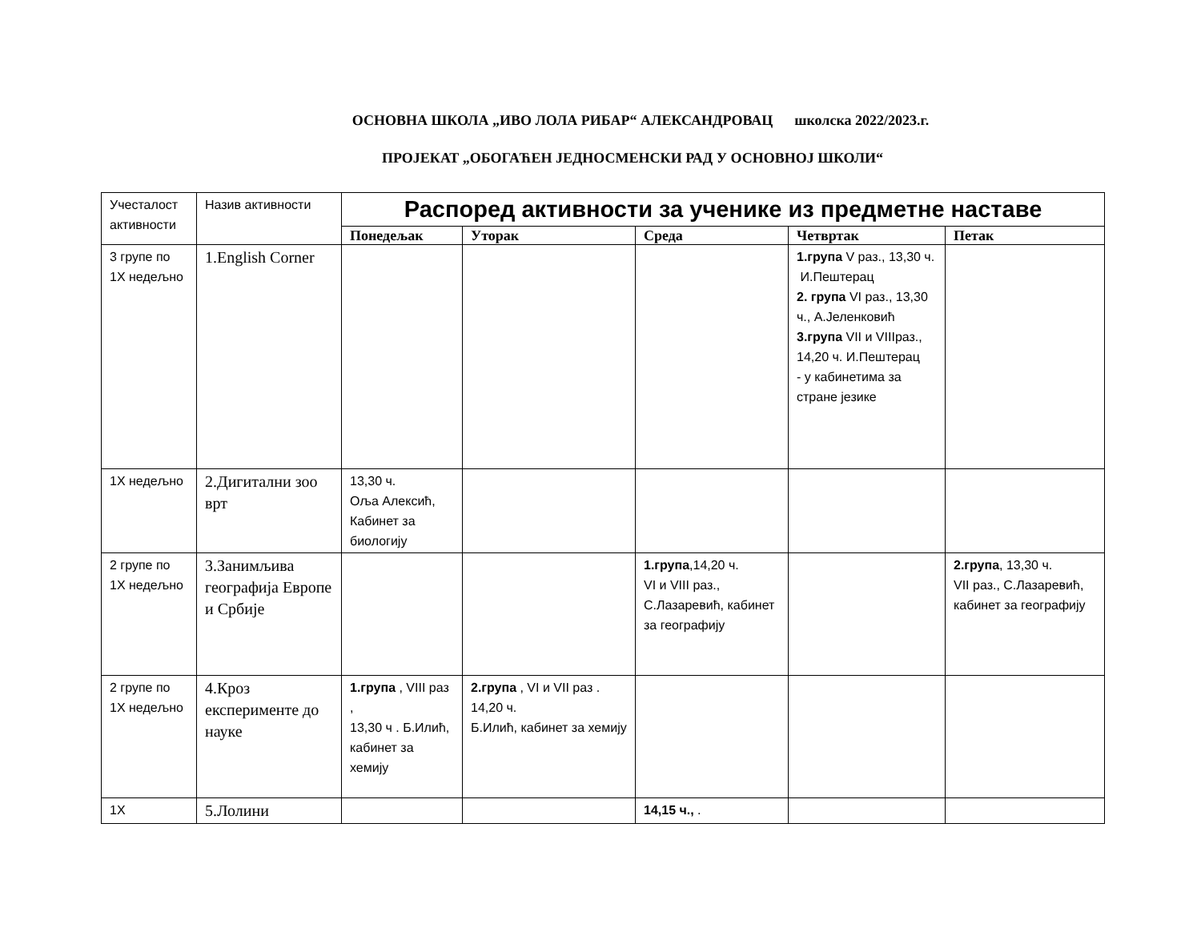ОСНОВНА ШКОЛА „ИВО ЛОЛА РИБАР“ АЛЕКСАНДРОВАЦ школска 2022/2023.г.
ПРОЈЕКАТ „ОБОГАЋЕН ЈЕДНОСМЕНСКИ РАД У ОСНОВНОЈ ШКОЛИ“
| Учесталост активности | Назив активности | Распоред активности за ученике из предметне наставе | | | | |
| --- | --- | --- | --- | --- | --- | --- |
| | | Понедељак | Уторак | Среда | Четвртак | Петак |
| 3 групе по 1Х недељно | 1.English Corner | | | | 1.група V раз., 13,30 ч. И.Пештерац 2. група VI раз., 13,30 ч., А.Јеленковић 3.група VII и VIIIраз., 14,20 ч. И.Пештерац - у кабинетима за стране језике | |
| 1Х недељно | 2.Дигитални зоо врт | 13,30 ч. Оља Алексић, Кабинет за биологију | | | | |
| 2 групе по 1Х недељно | 3.Занимљива географија Европе и Србије | | | 1.група ,14,20 ч. VI и VIII раз., С.Лазаревић, кабинет за географију | | 2.група , 13,30 ч. VII раз., С.Лазаревић, кабинет за географију |
| 2 групе по 1Х недељно | 4.Кроз експерименте до науке | 1.група , VIII раз , 13,30 ч . Б.Илић, кабинет за хемију | 2.група , VI и VII раз . 14,20 ч. Б.Илић, кабинет за хемију | | | |
| 1Х | 5.Лолини | | | 14,15 ч., . | | |